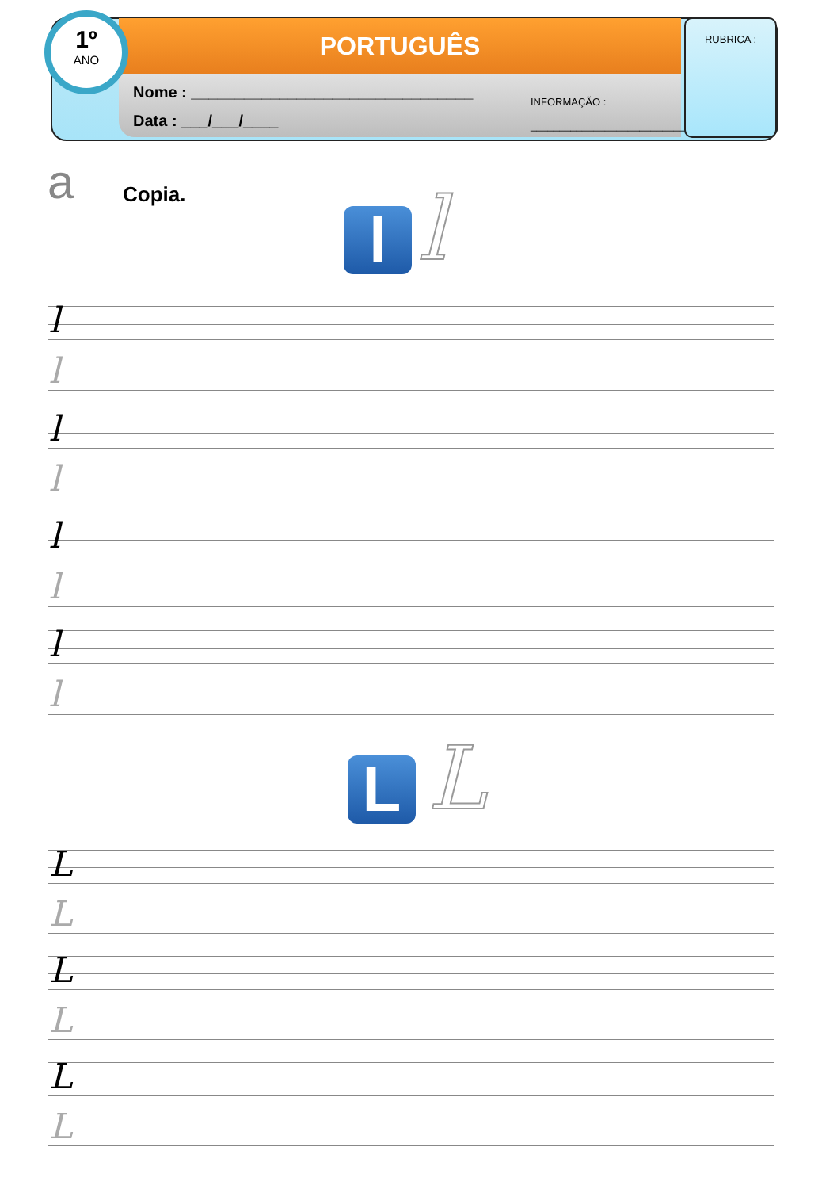PORTUGUÊS
Nome : ________________________________
Data : ___/___/____
INFORMAÇÃO :
______________________________
1º
ANO
RUBRICA :
a Copia.
l l
l
l
l
l
l
l
l
l
L L
L
L
L
L
L
L